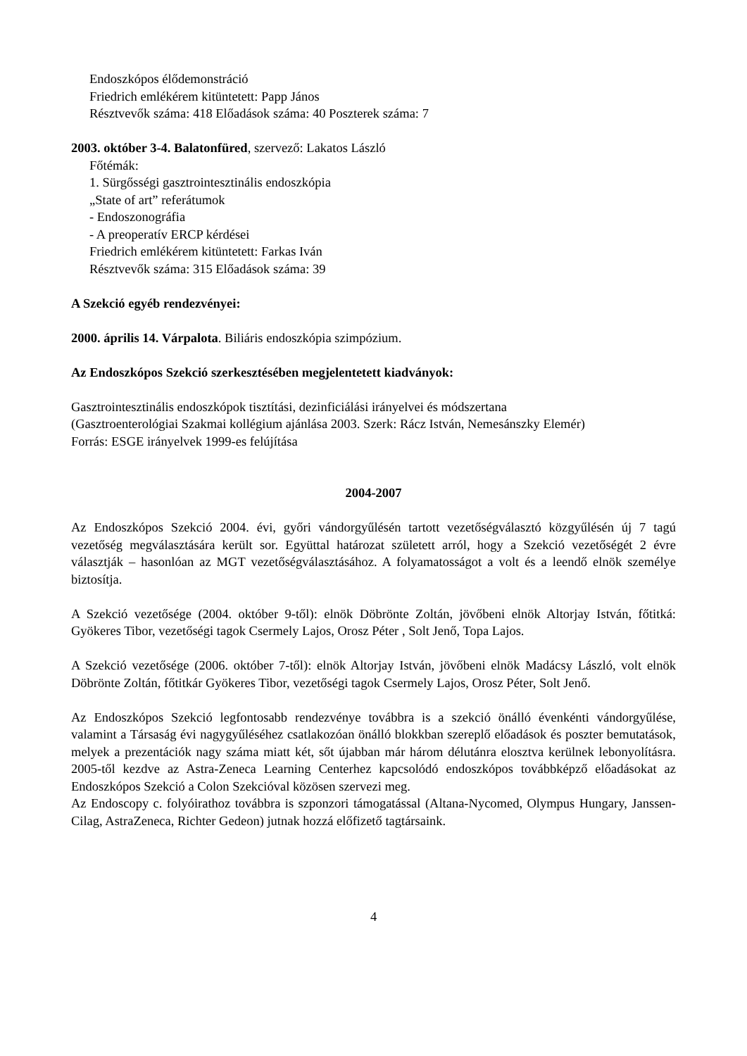Endoszkópos élődemonstráció
Friedrich emlékérem kitüntetett: Papp János
Résztvevők száma: 418 Előadások száma: 40 Poszterek száma: 7
2003. október 3-4. Balatonfüred, szervező: Lakatos László
Főtémák:
1. Sürgősségi gasztrointesztinális endoszkópia
„State of art” referátumok
- Endoszonográfia
- A preoperatív ERCP kérdései
Friedrich emlékérem kitüntetett: Farkas Iván
Résztvevők száma: 315 Előadások száma: 39
A Szekció egyéb rendezvényei:
2000. április 14. Várpalota. Biliáris endoszkópia szimpózium.
Az Endoszkópos Szekció szerkesztésében megjelentetett kiadványok:
Gasztrointesztinális endoszkópok tisztítási, dezinficiálási irányelvei és módszertana
(Gasztroenterológiai Szakmai kollégium ajánlása 2003. Szerk: Rácz István, Nemesánszky Elemér)
Forrás: ESGE irányelvek 1999-es felújítása
2004-2007
Az Endoszkópos Szekció 2004. évi, győri vándorgyűlésén tartott vezetőségválasztó közgyűlésén új 7 tagú vezetőség megválasztására került sor. Együttal határozat született arról, hogy a Szekció vezetőségét 2 évre választják – hasonlóan az MGT vezetőségválasztásához. A folyamatosságot a volt és a leendő elnök személye biztosítja.
A Szekció vezetősége (2004. október 9-től): elnök Döbrönte Zoltán, jövőbeni elnök Altorjay István, főtitká: Gyökeres Tibor, vezetőségi tagok Csermely Lajos, Orosz Péter , Solt Jenő, Topa Lajos.
A Szekció vezetősége (2006. október 7-től): elnök Altorjay István, jövőbeni elnök Madácsy László, volt elnök Döbrönte Zoltán, főtitkár Gyökeres Tibor, vezetőségi tagok Csermely Lajos, Orosz Péter, Solt Jenő.
Az Endoszkópos Szekció legfontosabb rendezvénye továbbra is a szekció önálló évenkénti vándorgyűlése, valamint a Társaság évi nagygyűléséhez csatlakozóan önálló blokkban szereplő előadások és poszter bemutatások, melyek a prezentációk nagy száma miatt két, sőt újabban már három délutánra elosztva kerülnek lebonyolításra. 2005-től kezdve az Astra-Zeneca Learning Centerhez kapcsolódó endoszkópos továbbképző előadásokat az Endoszkópos Szekció a Colon Szekcióval közösen szervezi meg.
Az Endoscopy c. folyóirathoz továbbra is szponzori támogatással (Altana-Nycomed, Olympus Hungary, Janssen-Cilag, AstraZeneca, Richter Gedeon) jutnak hozzá előfizető tagtársaink.
4